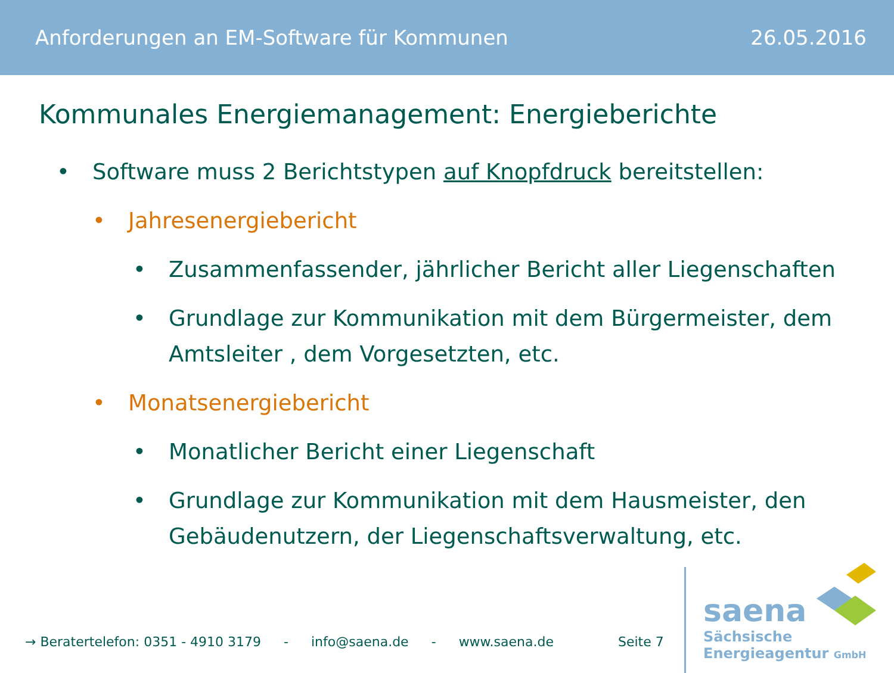Anforderungen an EM-Software für Kommunen 26.05.2016
Kommunales Energiemanagement: Energieberichte
• Software muss 2 Berichtstypen auf Knopfdruck bereitstellen:
• Jahresenergiebericht
• Zusammenfassender, jährlicher Bericht aller Liegenschaften
• Grundlage zur Kommunikation mit dem Bürgermeister, dem Amtsleiter , dem Vorgesetzten, etc.
• Monatsenergiebericht
• Monatlicher Bericht einer Liegenschaft
• Grundlage zur Kommunikation mit dem Hausmeister, den Gebäudenutzern, der Liegenschaftsverwaltung, etc.
→ Beratertelefon: 0351 - 4910 3179 - info@saena.de - www.saena.de Seite 7
saena
Sächsische
Energieagentur GmbH